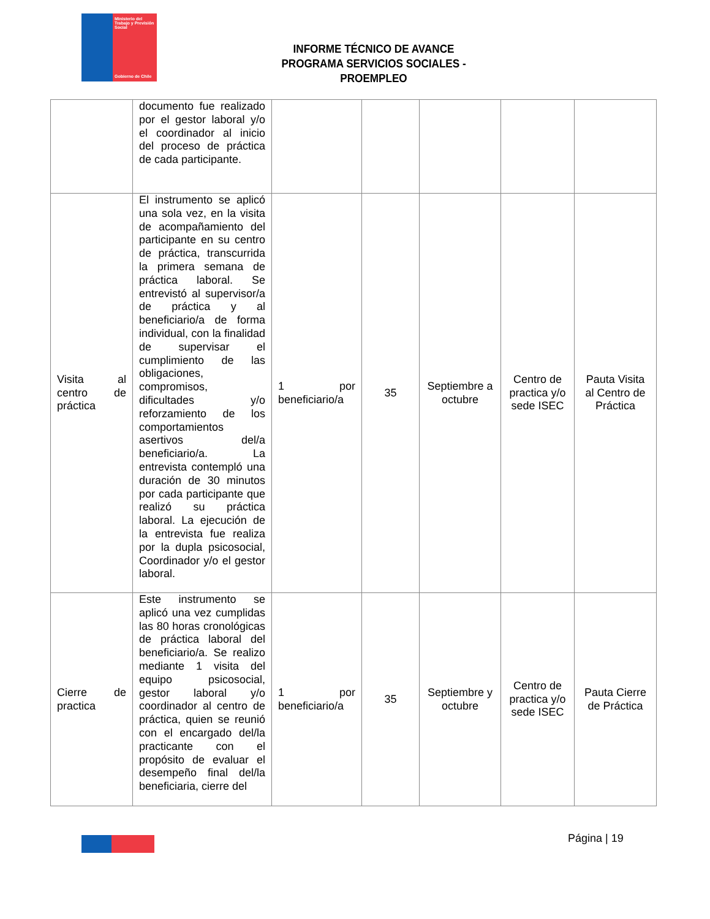Ministerio del Trabajo y Previsión Social
Gobierno de Chile
INFORME TÉCNICO DE AVANCE
PROGRAMA SERVICIOS SOCIALES - PROEMPLEO
| | documento fue realizado por el gestor laboral y/o el coordinador al inicio del proceso de práctica de cada participante. | | | | | |
| Visita al centro de práctica | El instrumento se aplicó una sola vez, en la visita de acompañamiento del participante en su centro de práctica, transcurrida la primera semana de práctica laboral. Se entrevistó al supervisor/a de práctica y al beneficiario/a de forma individual, con la finalidad de supervisar el cumplimiento de las obligaciones, compromisos, dificultades y/o reforzamiento de los comportamientos asertivos del/a beneficiario/a. La entrevista contempló una duración de 30 minutos por cada participante que realizó su práctica laboral. La ejecución de la entrevista fue realiza por la dupla psicosocial, Coordinador y/o el gestor laboral. | 1 por beneficiario/a | 35 | Septiembre a octubre | Centro de practica y/o sede ISEC | Pauta Visita al Centro de Práctica |
| Cierre de practica | Este instrumento se aplicó una vez cumplidas las 80 horas cronológicas de práctica laboral del beneficiario/a. Se realizo mediante 1 visita del equipo psicosocial, gestor laboral y/o coordinador al centro de práctica, quien se reunió con el encargado del/la practicante con el propósito de evaluar el desempeño final del/la beneficiaria, cierre del | 1 por beneficiario/a | 35 | Septiembre y octubre | Centro de practica y/o sede ISEC | Pauta Cierre de Práctica |
Página | 19